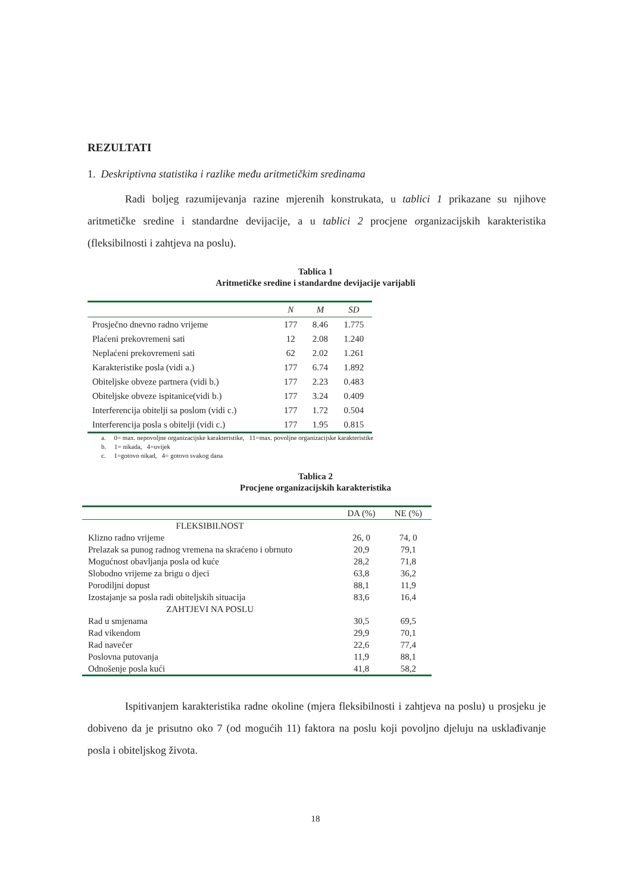REZULTATI
1. Deskriptivna statistika i razlike među aritmetičkim sredinama
Radi boljeg razumijevanja razine mjerenih konstrukata, u tablici 1 prikazane su njihove aritmetičke sredine i standardne devijacije, a u tablici 2 procjene organizacijskih karakteristika (fleksibilnosti i zahtjeva na poslu).
Tablica 1
Aritmetičke sredine i standardne devijacije varijabli
| | N | M | SD |
| --- | --- | --- | --- |
| Prosječno dnevno radno vrijeme | 177 | 8.46 | 1.775 |
| Plaćeni prekovremeni sati | 12 | 2.08 | 1.240 |
| Neplaćeni prekovremeni sati | 62 | 2.02 | 1.261 |
| Karakteristike posla (vidi a.) | 177 | 6.74 | 1.892 |
| Obiteljske obveze partnera (vidi b.) | 177 | 2.23 | 0.483 |
| Obiteljske obveze ispitanice(vidi b.) | 177 | 3.24 | 0.409 |
| Interferencija obitelji sa poslom (vidi c.) | 177 | 1.72 | 0.504 |
| Interferencija posla s obitelji (vidi c.) | 177 | 1.95 | 0.815 |
a. 0= max. nepovoljne organizacijske karakteristike, 11=max. povoljne organizacijske karakteristike
b. 1= nikada, 4=uvijek
c. 1=gotovo nikad, 4= gotovo svakog dana
Tablica 2
Procjene organizacijskih karakteristika
| | DA (%) | NE (%) |
| --- | --- | --- |
| FLEKSIBILNOST | | |
| Klizno radno vrijeme | 26, 0 | 74, 0 |
| Prelazak sa punog radnog vremena na skraćeno i obrnuto | 20,9 | 79,1 |
| Mogućnost obavljanja posla od kuće | 28,2 | 71,8 |
| Slobodno vrijeme za brigu o djeci | 63,8 | 36,2 |
| Porodiljni dopust | 88,1 | 11,9 |
| Izostajanje sa posla radi obiteljskih situacija | 83,6 | 16,4 |
| ZAHTJEVI NA POSLU | | |
| Rad u smjenama | 30,5 | 69,5 |
| Rad vikendom | 29,9 | 70,1 |
| Rad navečer | 22,6 | 77,4 |
| Poslovna putovanja | 11,9 | 88,1 |
| Odnošenje posla kući | 41,8 | 58,2 |
Ispitivanjem karakteristika radne okoline (mjera fleksibilnosti i zahtjeva na poslu) u prosjeku je dobiveno da je prisutno oko 7 (od mogućih 11) faktora na poslu koji povoljno djeluju na usklađivanje posla i obiteljskog života.
18